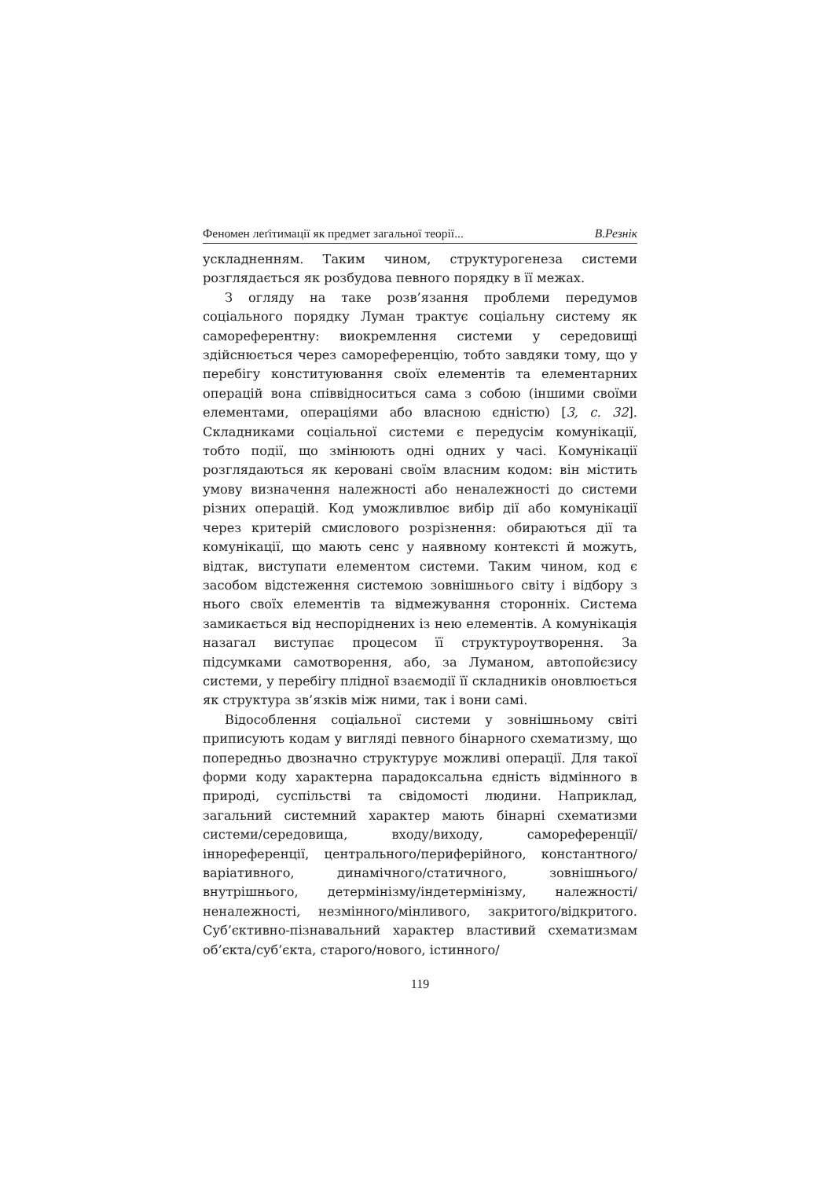Феномен леґітимації як предмет загальної теорії... В.Резнік
ускладненням. Таким чином, структурогенеза системи розглядається як розбудова певного порядку в її межах.
З огляду на таке розв’язання проблеми передумов соціального порядку Луман трактує соціальну систему як самореферентну: виокремлення системи у середовищі здійснюється через самореференцію, тобто завдяки тому, що у перебігу конституювання своїх елементів та елементарних операцій вона співвідноситься сама з собою (іншими своїми елементами, операціями або власною єдністю) [3, с. 32]. Складниками соціальної системи є передусім комунікації, тобто події, що змінюють одні одних у часі. Комунікації розглядаються як керовані своїм власним кодом: він містить умову визначення належності або неналежності до системи різних операцій. Код уможливлює вибір дії або комунікації через критерій смислового розрізнення: обираються дії та комунікації, що мають сенс у наявному контексті й можуть, відтак, виступати елементом системи. Таким чином, код є засобом відстеження системою зовнішнього світу і відбору з нього своїх елементів та відмежування сторонніх. Система замикається від неспоріднених із нею елементів. А комунікація назагал виступає процесом її структуроутворення. За підсумками самотворення, або, за Луманом, автопойєзису системи, у перебігу плідної взаємодії її складників оновлюється як структура зв’язків між ними, так і вони самі.
Відособлення соціальної системи у зовнішньому світі приписують кодам у вигляді певного бінарного схематизму, що попередньо двозначно структурує можливі операції. Для такої форми коду характерна парадоксальна єдність відмінного в природі, суспільстві та свідомості людини. Наприклад, загальний системний характер мають бінарні схематизми системи/середовища, входу/виходу, самореференції/іннореференції, центрального/периферійного, константного/варіативного, динамічного/статичного, зовнішнього/внутрішнього, детермінізму/індетермінізму, належності/неналежності, незмінного/мінливого, закритого/відкритого. Суб’єктивно-пізнавальний характер властивий схематизмам об’єкта/суб’єкта, старого/нового, істинного/
119